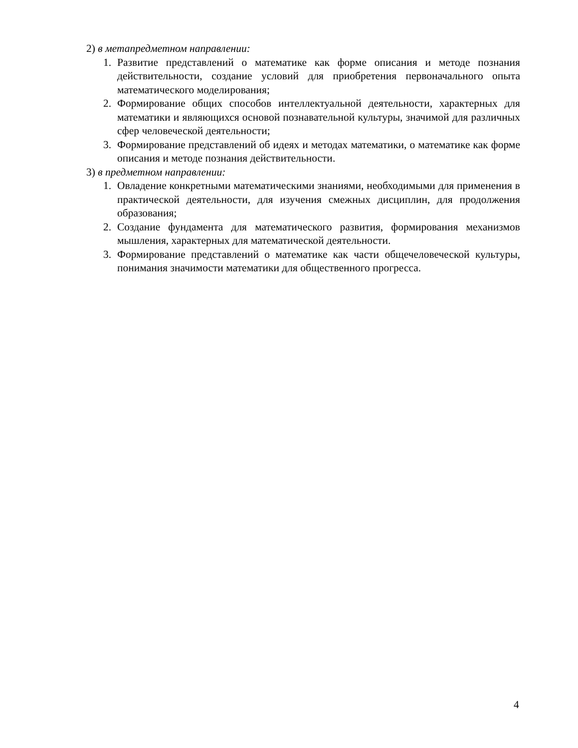2) в метапредметном направлении:
1. Развитие представлений о математике как форме описания и методе познания действительности, создание условий для приобретения первоначального опыта математического моделирования;
2. Формирование общих способов интеллектуальной деятельности, характерных для математики и являющихся основой познавательной культуры, значимой для различных сфер человеческой деятельности;
3. Формирование представлений об идеях и методах математики, о математике как форме описания и методе познания действительности.
3) в предметном направлении:
1. Овладение конкретными математическими знаниями, необходимыми для применения в практической деятельности, для изучения смежных дисциплин, для продолжения образования;
2. Создание фундамента для математического развития, формирования механизмов мышления, характерных для математической деятельности.
3. Формирование представлений о математике как части общечеловеческой культуры, понимания значимости математики для общественного прогресса.
4